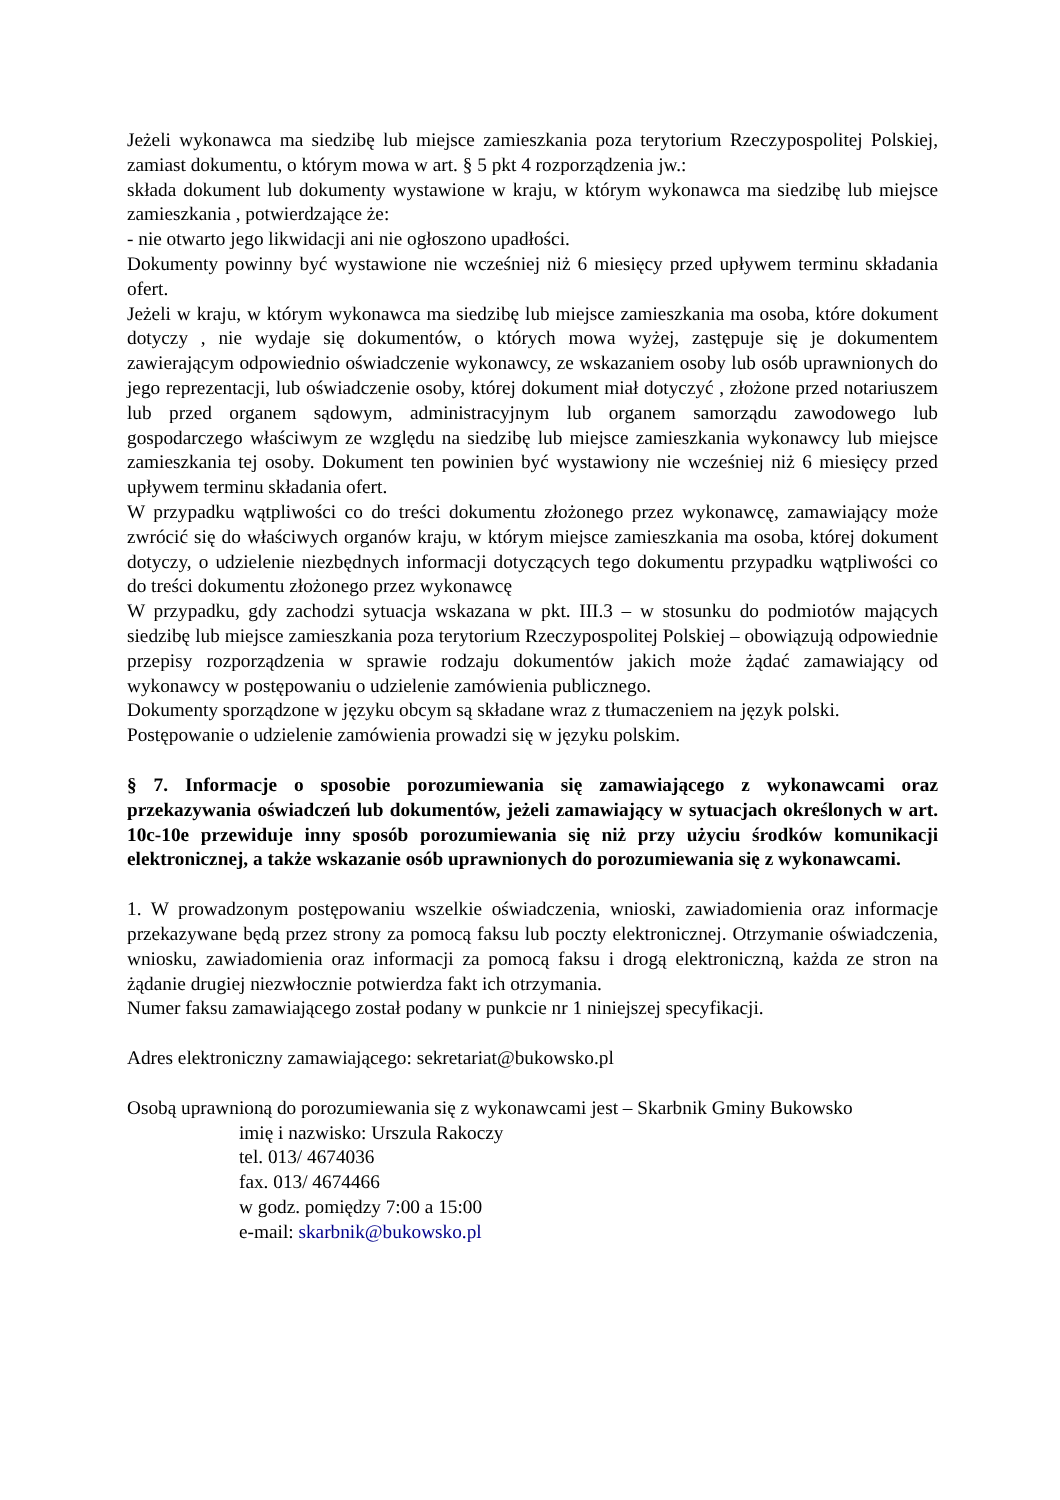Jeżeli wykonawca ma siedzibę lub miejsce zamieszkania poza terytorium Rzeczypospolitej Polskiej, zamiast dokumentu, o którym mowa w art. § 5 pkt 4 rozporządzenia jw.:
składa dokument lub dokumenty wystawione w kraju, w którym wykonawca ma siedzibę lub miejsce zamieszkania , potwierdzające że:
- nie otwarto jego likwidacji ani nie ogłoszono upadłości.
Dokumenty powinny być wystawione nie wcześniej niż 6 miesięcy przed upływem terminu składania ofert.
Jeżeli w kraju, w którym wykonawca ma siedzibę lub miejsce zamieszkania ma osoba, które dokument dotyczy , nie wydaje się dokumentów, o których mowa wyżej, zastępuje się je dokumentem zawierającym odpowiednio oświadczenie wykonawcy, ze wskazaniem osoby lub osób uprawnionych do jego reprezentacji, lub oświadczenie osoby, której dokument miał dotyczyć , złożone przed notariuszem lub przed organem sądowym, administracyjnym lub organem samorządu zawodowego lub gospodarczego właściwym ze względu na siedzibę lub miejsce zamieszkania wykonawcy lub miejsce zamieszkania tej osoby. Dokument ten powinien być wystawiony nie wcześniej niż 6 miesięcy przed upływem terminu składania ofert.
W przypadku wątpliwości co do treści dokumentu złożonego przez wykonawcę, zamawiający może zwrócić się do właściwych organów kraju, w którym miejsce zamieszkania ma osoba, której dokument dotyczy, o udzielenie niezbędnych informacji dotyczących tego dokumentu przypadku wątpliwości co do treści dokumentu złożonego przez wykonawcę
W przypadku, gdy zachodzi sytuacja wskazana w pkt. III.3 – w stosunku do podmiotów mających siedzibę lub miejsce zamieszkania poza terytorium Rzeczypospolitej Polskiej – obowiązują odpowiednie przepisy rozporządzenia w sprawie rodzaju dokumentów jakich może żądać zamawiający od wykonawcy w postępowaniu o udzielenie zamówienia publicznego.
Dokumenty sporządzone w języku obcym są składane wraz z tłumaczeniem na język polski.
Postępowanie o udzielenie zamówienia prowadzi się w języku polskim.
§ 7. Informacje o sposobie porozumiewania się zamawiającego z wykonawcami oraz przekazywania oświadczeń lub dokumentów, jeżeli zamawiający w sytuacjach określonych w art. 10c-10e przewiduje inny sposób porozumiewania się niż przy użyciu środków komunikacji elektronicznej, a także wskazanie osób uprawnionych do porozumiewania się z wykonawcami.
1. W prowadzonym postępowaniu wszelkie oświadczenia, wnioski, zawiadomienia oraz informacje przekazywane będą przez strony za pomocą faksu lub poczty elektronicznej. Otrzymanie oświadczenia, wniosku, zawiadomienia oraz informacji za pomocą faksu i drogą elektroniczną, każda ze stron na żądanie drugiej niezwłocznie potwierdza fakt ich otrzymania.
Numer faksu zamawiającego został podany w punkcie nr 1 niniejszej specyfikacji.
Adres elektroniczny zamawiającego: sekretariat@bukowsko.pl
Osobą uprawnioną do porozumiewania się z wykonawcami jest – Skarbnik Gminy Bukowsko
imię i nazwisko: Urszula Rakoczy
tel. 013/ 4674036
fax. 013/ 4674466
w godz. pomiędzy 7:00 a 15:00
e-mail: skarbnik@bukowsko.pl